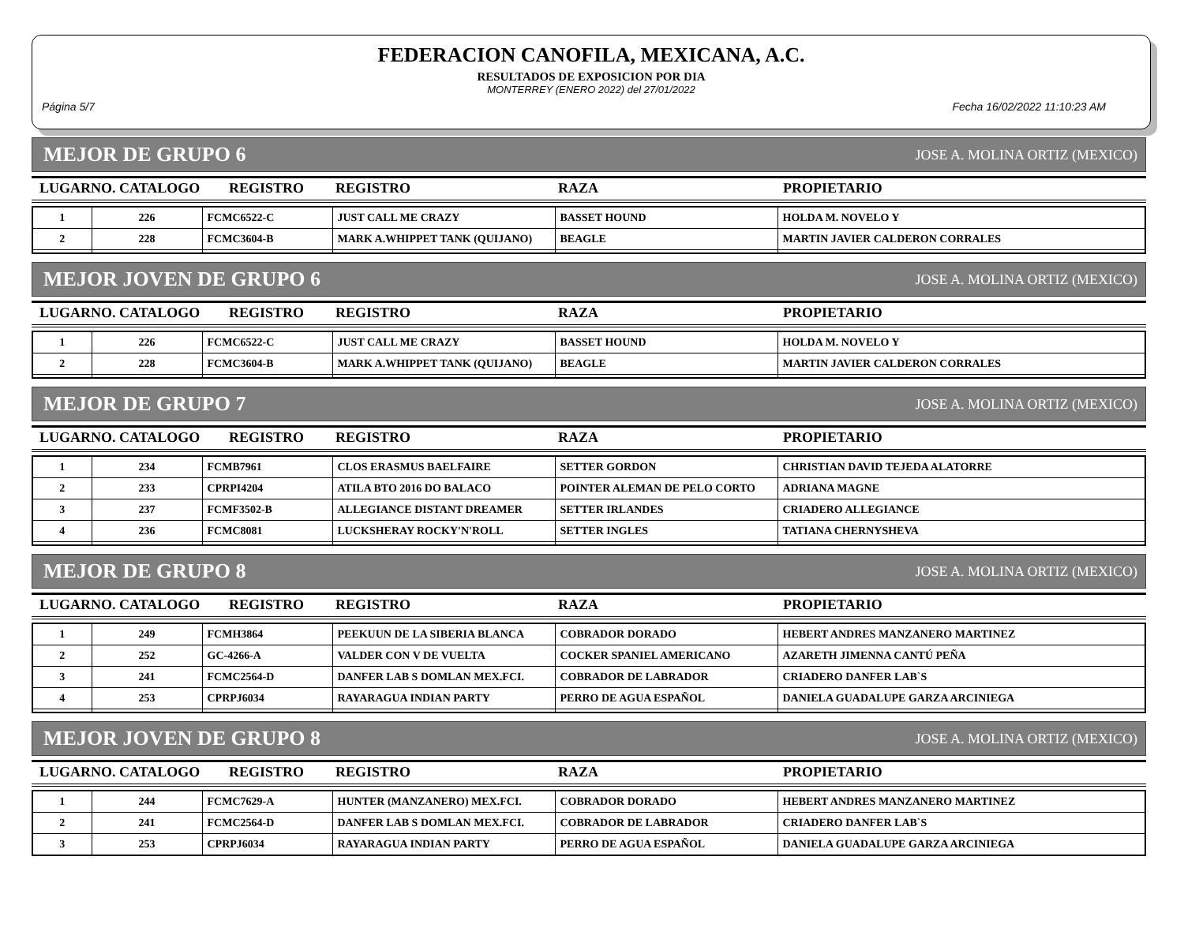FEDERACION CANOFILA, MEXICANA, A.C.
RESULTADOS DE EXPOSICION POR DIA
MONTERREY (ENERO 2022) del 27/01/2022
Página 5/7 Fecha 16/02/2022 11:10:23 AM
MEJOR DE GRUPO 6 JOSE A. MOLINA ORTIZ (MEXICO)
LUGARNO. CATALOGO REGISTRO REGISTRO RAZA PROPIETARIO
| 1 | 226 | FCMC6522-C | JUST CALL ME CRAZY | BASSET HOUND | HOLDA M. NOVELO Y |
| 2 | 228 | FCMC3604-B | MARK A.WHIPPET TANK (QUIJANO) | BEAGLE | MARTIN JAVIER CALDERON CORRALES |
MEJOR JOVEN DE GRUPO 6 JOSE A. MOLINA ORTIZ (MEXICO)
LUGARNO. CATALOGO REGISTRO REGISTRO RAZA PROPIETARIO
| 1 | 226 | FCMC6522-C | JUST CALL ME CRAZY | BASSET HOUND | HOLDA M. NOVELO Y |
| 2 | 228 | FCMC3604-B | MARK A.WHIPPET TANK (QUIJANO) | BEAGLE | MARTIN JAVIER CALDERON CORRALES |
MEJOR DE GRUPO 7 JOSE A. MOLINA ORTIZ (MEXICO)
LUGARNO. CATALOGO REGISTRO REGISTRO RAZA PROPIETARIO
| 1 | 234 | FCMB7961 | CLOS ERASMUS BAELFAIRE | SETTER GORDON | CHRISTIAN DAVID TEJEDA ALATORRE |
| 2 | 233 | CPRPI4204 | ATILA BTO 2016 DO BALACO | POINTER ALEMAN DE PELO CORTO | ADRIANA MAGNE |
| 3 | 237 | FCMF3502-B | ALLEGIANCE DISTANT DREAMER | SETTER IRLANDES | CRIADERO ALLEGIANCE |
| 4 | 236 | FCMC8081 | LUCKSHERAY ROCKY'N'ROLL | SETTER INGLES | TATIANA CHERNYSHEVA |
MEJOR DE GRUPO 8 JOSE A. MOLINA ORTIZ (MEXICO)
LUGARNO. CATALOGO REGISTRO REGISTRO RAZA PROPIETARIO
| 1 | 249 | FCMH3864 | PEEKUUN DE LA SIBERIA BLANCA | COBRADOR DORADO | HEBERT ANDRES MANZANERO MARTINEZ |
| 2 | 252 | GC-4266-A | VALDER CON V DE VUELTA | COCKER SPANIEL AMERICANO | AZARETH JIMENNA CANTÚ PEÑA |
| 3 | 241 | FCMC2564-D | DANFER LAB S DOMLAN MEX.FCI. | COBRADOR DE LABRADOR | CRIADERO DANFER LAB`S |
| 4 | 253 | CPRPJ6034 | RAYARAGUA INDIAN PARTY | PERRO DE AGUA ESPAÑOL | DANIELA GUADALUPE GARZA ARCINIEGA |
MEJOR JOVEN DE GRUPO 8 JOSE A. MOLINA ORTIZ (MEXICO)
LUGARNO. CATALOGO REGISTRO REGISTRO RAZA PROPIETARIO
| 1 | 244 | FCMC7629-A | HUNTER (MANZANERO) MEX.FCI. | COBRADOR DORADO | HEBERT ANDRES MANZANERO MARTINEZ |
| 2 | 241 | FCMC2564-D | DANFER LAB S DOMLAN MEX.FCI. | COBRADOR DE LABRADOR | CRIADERO DANFER LAB`S |
| 3 | 253 | CPRPJ6034 | RAYARAGUA INDIAN PARTY | PERRO DE AGUA ESPAÑOL | DANIELA GUADALUPE GARZA ARCINIEGA |